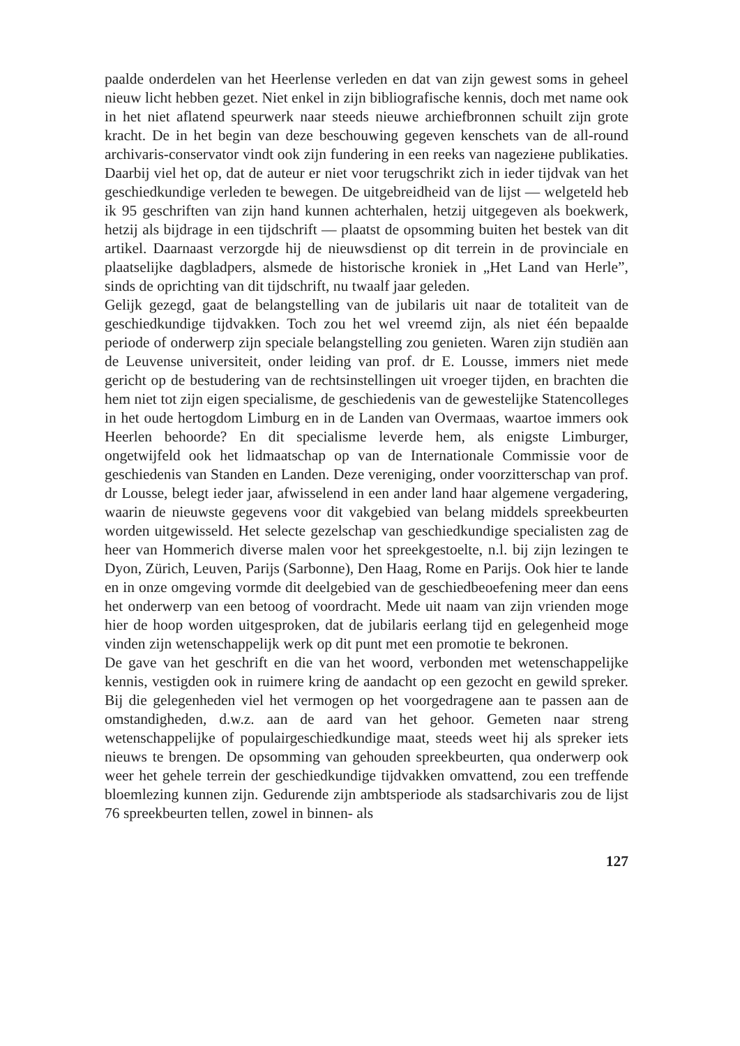paalde onderdelen van het Heerlense verleden en dat van zijn gewest soms in geheel nieuw licht hebben gezet. Niet enkel in zijn bibliografische kennis, doch met name ook in het niet aflatend speurwerk naar steeds nieuwe archiefbronnen schuilt zijn grote kracht. De in het begin van deze beschouwing gegeven kenschets van de all-round archivaris-conservator vindt ook zijn fundering in een reeks van nagezieне publikaties. Daarbij viel het op, dat de auteur er niet voor terugschrikt zich in ieder tijdvak van het geschiedkundige verleden te bewegen. De uitgebreidheid van de lijst — welgeteld heb ik 95 geschriften van zijn hand kunnen achterhalen, hetzij uitgegeven als boekwerk, hetzij als bijdrage in een tijdschrift — plaatst de opsomming buiten het bestek van dit artikel. Daarnaast verzorgde hij de nieuwsdienst op dit terrein in de provinciale en plaatselijke dagbladpers, alsmede de historische kroniek in „Het Land van Herle”, sinds de oprichting van dit tijdschrift, nu twaalf jaar geleden.
Gelijk gezegd, gaat de belangstelling van de jubilaris uit naar de totaliteit van de geschiedkundige tijdvakken. Toch zou het wel vreemd zijn, als niet één bepaalde periode of onderwerp zijn speciale belangstelling zou genieten. Waren zijn studiën aan de Leuvense universiteit, onder leiding van prof. dr E. Lousse, immers niet mede gericht op de bestudering van de rechtsinstellingen uit vroeger tijden, en brachten die hem niet tot zijn eigen specialisme, de geschiedenis van de gewestelijke Statencolleges in het oude hertogdom Limburg en in de Landen van Overmaas, waartoe immers ook Heerlen behoorde? En dit specialisme leverde hem, als enigste Limburger, ongetwijfeld ook het lidmaatschap op van de Internationale Commissie voor de geschiedenis van Standen en Landen. Deze vereniging, onder voorzitterschap van prof. dr Lousse, belegt ieder jaar, afwisselend in een ander land haar algemene vergadering, waarin de nieuwste gegevens voor dit vakgebied van belang middels spreekbeurten worden uitgewisseld. Het selecte gezelschap van geschiedkundige specialisten zag de heer van Hommerich diverse malen voor het spreekgestoelte, n.l. bij zijn lezingen te Dyon, Zürich, Leuven, Parijs (Sarbonne), Den Haag, Rome en Parijs. Ook hier te lande en in onze omgeving vormde dit deelgebied van de geschiedbeoefening meer dan eens het onderwerp van een betoog of voordracht. Mede uit naam van zijn vrienden moge hier de hoop worden uitgesproken, dat de jubilaris eerlang tijd en gelegenheid moge vinden zijn wetenschappelijk werk op dit punt met een promotie te bekronen.
De gave van het geschrift en die van het woord, verbonden met wetenschappelijke kennis, vestigden ook in ruimere kring de aandacht op een gezocht en gewild spreker. Bij die gelegenheden viel het vermogen op het voorgedragene aan te passen aan de omstandigheden, d.w.z. aan de aard van het gehoor. Gemeten naar streng wetenschappelijke of populairgeschiedkundige maat, steeds weet hij als spreker iets nieuws te brengen. De opsomming van gehouden spreekbeurten, qua onderwerp ook weer het gehele terrein der geschiedkundige tijdvakken omvattend, zou een treffende bloemlezing kunnen zijn. Gedurende zijn ambtsperiode als stadsarchivaris zou de lijst 76 spreekbeurten tellen, zowel in binnen- als
127